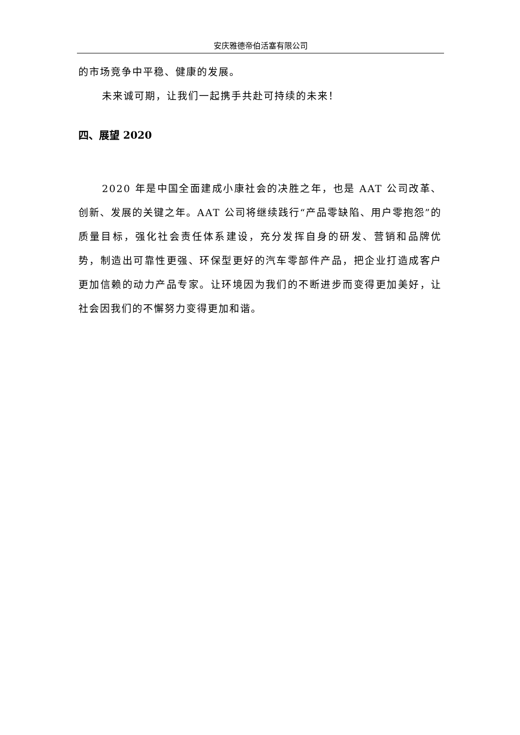安庆雅德帝伯活塞有限公司
的市场竞争中平稳、健康的发展。
未来诚可期，让我们一起携手共赴可持续的未来！
四、展望 2020
2020 年是中国全面建成小康社会的决胜之年，也是 AAT 公司改革、创新、发展的关键之年。AAT 公司将继续践行“产品零缺陷、用户零抱怨”的质量目标，强化社会责任体系建设，充分发挥自身的研发、营销和品牌优势，制造出可靠性更强、环保型更好的汽车零部件产品，把企业打造成客户更加信赖的动力产品专家。让环境因为我们的不断进步而变得更加美好，让社会因我们的不懈努力变得更加和谐。